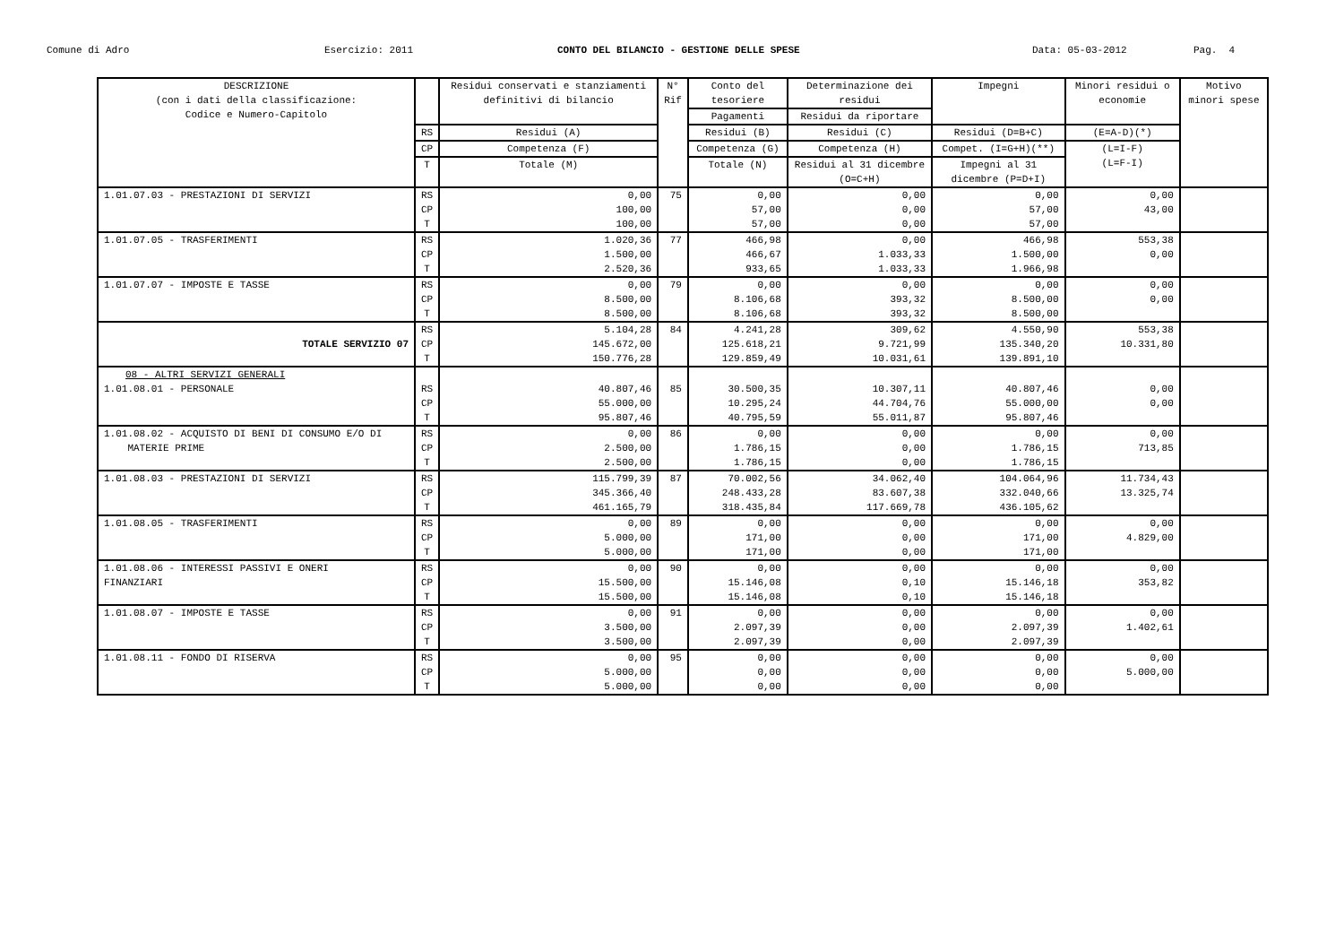Comune di Adro
Esercizio: 2011
CONTO DEL BILANCIO - GESTIONE DELLE SPESE
Data: 05-03-2012
Pag. 4
| DESCRIZIONE (con i dati della classificazione: Codice e Numero-Capitolo | | Residui conservati e stanziamenti definitivi di bilancio | N° Rif | Conto del tesoriere | Determinazione dei residui | Impegni | Minori residui o economie | Motivo minori spese |
| --- | --- | --- | --- | --- | --- | --- | --- | --- |
| | | | | Pagamenti | Residui da riportare | | | |
| | RS | Residui (A) | | Residui (B) | Residui (C) | Residui (D=B+C) | (E=A-D)(*) | |
| | CP | Competenza (F) | | Competenza (G) | Competenza (H) | Compet. (I=G+H)(**) | (L=I-F) (L=F-I) | |
| | T | Totale (M) | | Totale (N) | Residui al 31 dicembre (O=C+H) | Impegni al 31 dicembre (P=D+I) | | |
| 1.01.07.03 - PRESTAZIONI DI SERVIZI | RS | 0,00 | 75 | 0,00 | 0,00 | 0,00 | 0,00 | |
| | CP | 100,00 | | 57,00 | 0,00 | 57,00 | 43,00 | |
| | T | 100,00 | | 57,00 | 0,00 | 57,00 | | |
| 1.01.07.05 - TRASFERIMENTI | RS | 1.020,36 | 77 | 466,98 | 0,00 | 466,98 | 553,38 | |
| | CP | 1.500,00 | | 466,67 | 1.033,33 | 1.500,00 | 0,00 | |
| | T | 2.520,36 | | 933,65 | 1.033,33 | 1.966,98 | | |
| 1.01.07.07 - IMPOSTE E TASSE | RS | 0,00 | 79 | 0,00 | 0,00 | 0,00 | 0,00 | |
| | CP | 8.500,00 | | 8.106,68 | 393,32 | 8.500,00 | 0,00 | |
| | T | 8.500,00 | | 8.106,68 | 393,32 | 8.500,00 | | |
| TOTALE SERVIZIO 07 | RS | 5.104,28 | 84 | 4.241,28 | 309,62 | 4.550,90 | 553,38 | |
| | CP | 145.672,00 | | 125.618,21 | 9.721,99 | 135.340,20 | 10.331,80 | |
| | T | 150.776,28 | | 129.859,49 | 10.031,61 | 139.891,10 | | |
| 08 - ALTRI SERVIZI GENERALI | | | | | | | | |
| 1.01.08.01 - PERSONALE | RS | 40.807,46 | 85 | 30.500,35 | 10.307,11 | 40.807,46 | 0,00 | |
| | CP | 55.000,00 | | 10.295,24 | 44.704,76 | 55.000,00 | 0,00 | |
| | T | 95.807,46 | | 40.795,59 | 55.011,87 | 95.807,46 | | |
| 1.01.08.02 - ACQUISTO DI BENI DI CONSUMO E/O DI MATERIE PRIME | RS | 0,00 | 86 | 0,00 | 0,00 | 0,00 | 0,00 | |
| | CP | 2.500,00 | | 1.786,15 | 0,00 | 1.786,15 | 713,85 | |
| | T | 2.500,00 | | 1.786,15 | 0,00 | 1.786,15 | | |
| 1.01.08.03 - PRESTAZIONI DI SERVIZI | RS | 115.799,39 | 87 | 70.002,56 | 34.062,40 | 104.064,96 | 11.734,43 | |
| | CP | 345.366,40 | | 248.433,28 | 83.607,38 | 332.040,66 | 13.325,74 | |
| | T | 461.165,79 | | 318.435,84 | 117.669,78 | 436.105,62 | | |
| 1.01.08.05 - TRASFERIMENTI | RS | 0,00 | 89 | 0,00 | 0,00 | 0,00 | 0,00 | |
| | CP | 5.000,00 | | 171,00 | 0,00 | 171,00 | 4.829,00 | |
| | T | 5.000,00 | | 171,00 | 0,00 | 171,00 | | |
| 1.01.08.06 - INTERESSI PASSIVI E ONERI FINANZIARI | RS | 0,00 | 90 | 0,00 | 0,00 | 0,00 | 0,00 | |
| | CP | 15.500,00 | | 15.146,08 | 0,10 | 15.146,18 | 353,82 | |
| | T | 15.500,00 | | 15.146,08 | 0,10 | 15.146,18 | | |
| 1.01.08.07 - IMPOSTE E TASSE | RS | 0,00 | 91 | 0,00 | 0,00 | 0,00 | 0,00 | |
| | CP | 3.500,00 | | 2.097,39 | 0,00 | 2.097,39 | 1.402,61 | |
| | T | 3.500,00 | | 2.097,39 | 0,00 | 2.097,39 | | |
| 1.01.08.11 - FONDO DI RISERVA | RS | 0,00 | 95 | 0,00 | 0,00 | 0,00 | 0,00 | |
| | CP | 5.000,00 | | 0,00 | 0,00 | 0,00 | 5.000,00 | |
| | T | 5.000,00 | | 0,00 | 0,00 | 0,00 | | |